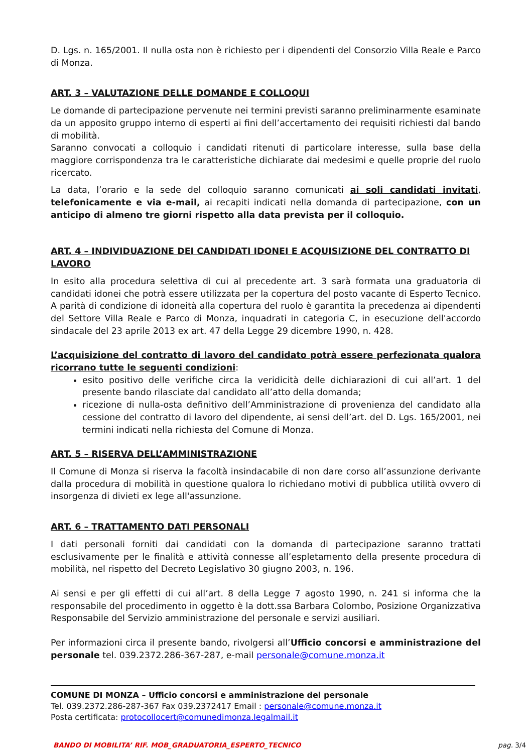D. Lgs. n. 165/2001. Il nulla osta non è richiesto per i dipendenti del Consorzio Villa Reale e Parco di Monza.
ART. 3 – VALUTAZIONE DELLE DOMANDE E COLLOQUI
Le domande di partecipazione pervenute nei termini previsti saranno preliminarmente esaminate da un apposito gruppo interno di esperti ai fini dell’accertamento dei requisiti richiesti dal bando di mobilità.
Saranno convocati a colloquio i candidati ritenuti di particolare interesse, sulla base della maggiore corrispondenza tra le caratteristiche dichiarate dai medesimi e quelle proprie del ruolo ricercato.
La data, l’orario e la sede del colloquio saranno comunicati ai soli candidati invitati, telefonicamente e via e-mail, ai recapiti indicati nella domanda di partecipazione, con un anticipo di almeno tre giorni rispetto alla data prevista per il colloquio.
ART. 4 – INDIVIDUAZIONE DEI CANDIDATI IDONEI E ACQUISIZIONE DEL CONTRATTO DI LAVORO
In esito alla procedura selettiva di cui al precedente art. 3 sarà formata una graduatoria di candidati idonei che potrà essere utilizzata per la copertura del posto vacante di Esperto Tecnico. A parità di condizione di idoneità alla copertura del ruolo è garantita la precedenza ai dipendenti del Settore Villa Reale e Parco di Monza, inquadrati in categoria C, in esecuzione dell'accordo sindacale del 23 aprile 2013 ex art. 47 della Legge 29 dicembre 1990, n. 428.
L’acquisizione del contratto di lavoro del candidato potrà essere perfezionata qualora ricorrano tutte le seguenti condizioni:
esito positivo delle verifiche circa la veridicità delle dichiarazioni di cui all’art. 1 del presente bando rilasciate dal candidato all’atto della domanda;
ricezione di nulla-osta definitivo dell’Amministrazione di provenienza del candidato alla cessione del contratto di lavoro del dipendente, ai sensi dell’art. del D. Lgs. 165/2001, nei termini indicati nella richiesta del Comune di Monza.
ART. 5 – RISERVA DELL’AMMINISTRAZIONE
Il Comune di Monza si riserva la facoltà insindacabile di non dare corso all’assunzione derivante dalla procedura di mobilità in questione qualora lo richiedano motivi di pubblica utilità ovvero di insorgenza di divieti ex lege all'assunzione.
ART. 6 – TRATTAMENTO DATI PERSONALI
I dati personali forniti dai candidati con la domanda di partecipazione saranno trattati esclusivamente per le finalità e attività connesse all’espletamento della presente procedura di mobilità, nel rispetto del Decreto Legislativo 30 giugno 2003, n. 196.
Ai sensi e per gli effetti di cui all’art. 8 della Legge 7 agosto 1990, n. 241 si informa che la responsabile del procedimento in oggetto è la dott.ssa Barbara Colombo, Posizione Organizzativa Responsabile del Servizio amministrazione del personale e servizi ausiliari.
Per informazioni circa il presente bando, rivolgersi all’Ufficio concorsi e amministrazione del personale tel. 039.2372.286-367-287, e-mail personale@comune.monza.it
COMUNE DI MONZA – Ufficio concorsi e amministrazione del personale
Tel. 039.2372.286-287-367 Fax 039.2372417 Email : personale@comune.monza.it
Posta certificata: protocollocert@comunedimonza.legalmail.it
BANDO DI MOBILITA’ RIF. MOB_GRADUATORIA_ESPERTO_TECNICO pag. 3/4